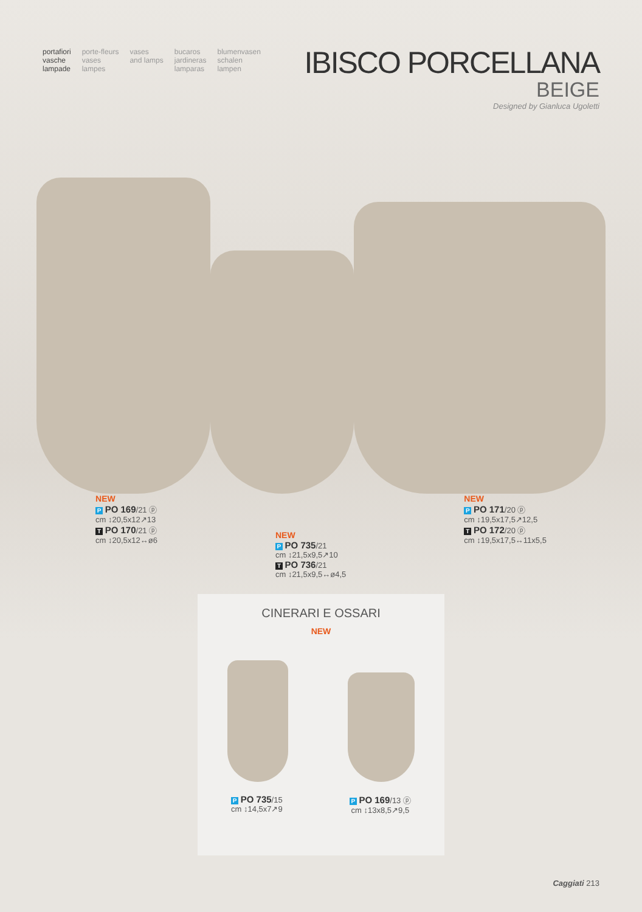portafiori
vasche
lampade
porte-fleurs
vases
lampes
vases
and lamps
bucaros
jardineras
lamparas
blumenvasen
schalen
lampen
IBISCO PORCELLANA
BEIGE
Designed by Gianluca Ugoletti
NEW
P PO 169/21 ⓟ
cm ↕20,5x12↗13
T PO 170/21 ⓟ
cm ↕20,5x12↔ø6
NEW
P PO 735/21
cm ↕21,5x9,5↗10
T PO 736/21
cm ↕21,5x9,5↔ø4,5
NEW
P PO 171/20 ⓟ
cm ↕19,5x17,5↗12,5
T PO 172/20 ⓟ
cm ↕19,5x17,5↔11x5,5
CINERARI E OSSARI
NEW
P PO 735/15
cm ↕14,5x7↗9
P PO 169/13 ⓟ
cm ↕13x8,5↗9,5
Caggiati 213